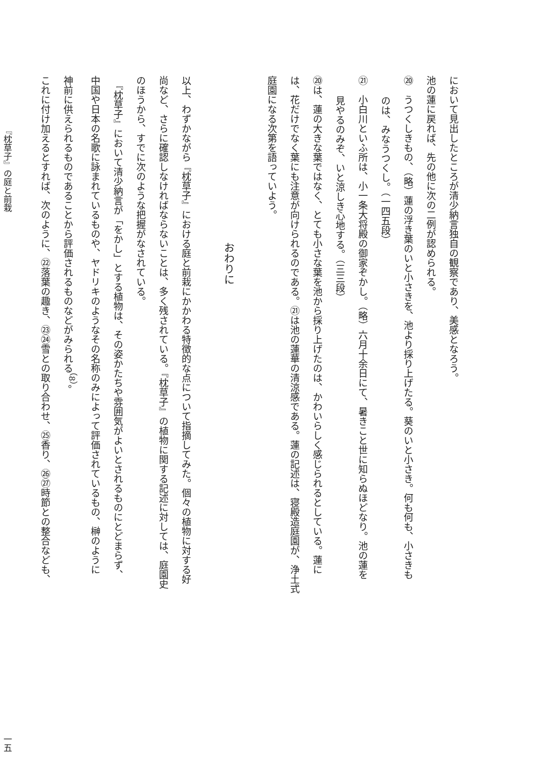において見出したところが清少納言独自の観察であり、美感となろう。
池の蓮に戻れば、先の他に次の二例が認められる。
⑳　うつくしきもの、（略）蓮の浮き葉のいと小さきを、池より採り上げたる。葵のいと小さき。何も何も、小さきも
のは、みなうつくし。（一四五段）
㉑　小白川といふ所は、小一条大将殿の御家ぞかし。（略）六月十余日にて、暑きこと世に知らぬほどなり。池の蓮を
見やるのみぞ、いと涼しき心地する。（三三段）
⑳は、蓮の大きな葉ではなく、とても小さな葉を池から採り上げたのは、かわいらしく感じられるとしている。蓮に
は、花だけでなく葉にも注意が向けられるのである。㉑は池の蓮華の清涼感である。蓮の記述は、寝殿造庭園が、浄土式
庭園になる次第を語っていよう。
おわりに
以上、わずかながら『枕草子』における庭と前栽にかかわる特徴的な点について指摘してみた。個々の植物に対する好
尚など、さらに確認しなければならないことは、多く残されている。『枕草子』の植物に関する記述に対しては、庭園史
のほうから、すでに次のような把握がなされている。
　『枕草子』において清少納言が「をかし」とする植物は、その姿かたちや雰囲気がよいとされるものにとどまらず、
中国や日本の名歌に詠まれているものや、ヤドリキのようなその名称のみによって評価されているもの、榊のように
神前に供えられるものであることから評価されるものなどがみられる<sup>（8）</sup>。
これに付け加えるとすれば、次のように、㉒落葉の趣き、㉓㉔雪との取り合わせ、㉕香り、㉖㉗時節との整合なども、
『枕草子』の庭と前栽 一五